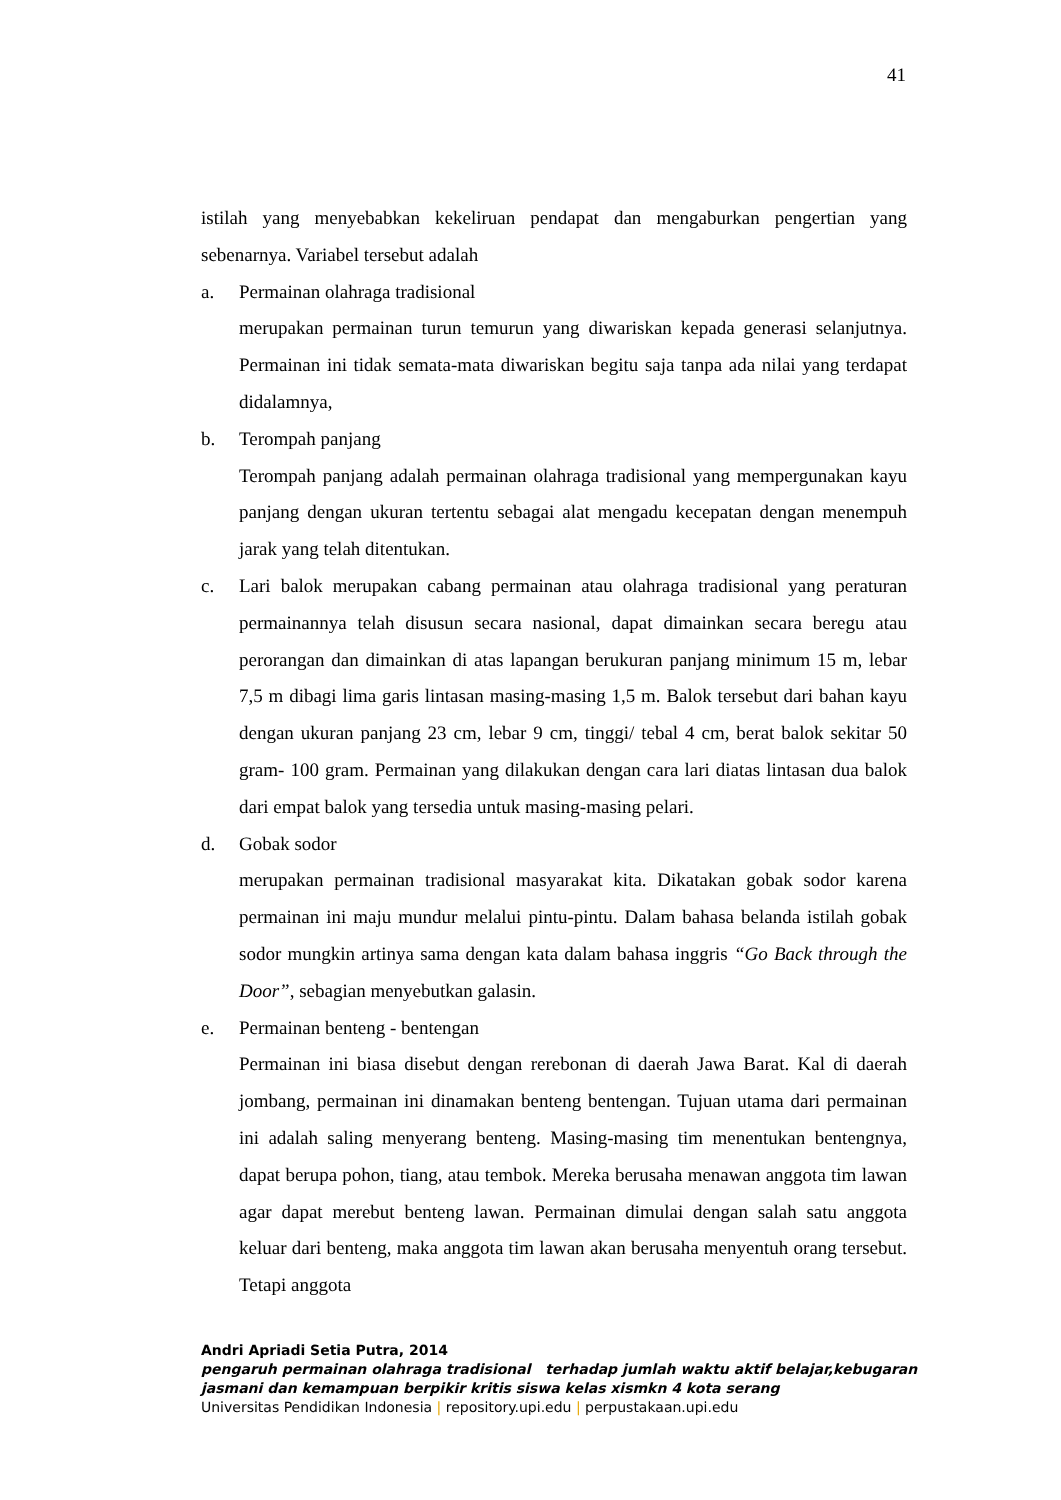41
istilah yang menyebabkan kekeliruan pendapat dan mengaburkan pengertian yang sebenarnya. Variabel tersebut adalah
a. Permainan olahraga tradisional
merupakan permainan turun temurun yang diwariskan kepada generasi selanjutnya. Permainan ini tidak semata-mata diwariskan begitu saja tanpa ada nilai yang terdapat didalamnya,
b. Terompah panjang
Terompah panjang adalah permainan olahraga tradisional yang mempergunakan kayu panjang dengan ukuran tertentu sebagai alat mengadu kecepatan dengan menempuh jarak yang telah ditentukan.
c. Lari balok merupakan cabang permainan atau olahraga tradisional yang peraturan permainannya telah disusun secara nasional, dapat dimainkan secara beregu atau perorangan dan dimainkan di atas lapangan berukuran panjang minimum 15 m, lebar 7,5 m dibagi lima garis lintasan masing-masing 1,5 m. Balok tersebut dari bahan kayu dengan ukuran panjang 23 cm, lebar 9 cm, tinggi/ tebal 4 cm, berat balok sekitar 50 gram- 100 gram. Permainan yang dilakukan dengan cara lari diatas lintasan dua balok dari empat balok yang tersedia untuk masing-masing pelari.
d. Gobak sodor
merupakan permainan tradisional masyarakat kita. Dikatakan gobak sodor karena permainan ini maju mundur melalui pintu-pintu. Dalam bahasa belanda istilah gobak sodor mungkin artinya sama dengan kata dalam bahasa inggris “Go Back through the Door”, sebagian menyebutkan galasin.
e. Permainan benteng - bentengan
Permainan ini biasa disebut dengan rerebonan di daerah Jawa Barat. Kal di daerah jombang, permainan ini dinamakan benteng bentengan. Tujuan utama dari permainan ini adalah saling menyerang benteng. Masing-masing tim menentukan bentengnya, dapat berupa pohon, tiang, atau tembok. Mereka berusaha menawan anggota tim lawan agar dapat merebut benteng lawan. Permainan dimulai dengan salah satu anggota keluar dari benteng, maka anggota tim lawan akan berusaha menyentuh orang tersebut. Tetapi anggota
Andri Apriadi Setia Putra, 2014
pengaruh permainan olahraga tradisional terhadap jumlah waktu aktif belajar,kebugaran jasmani dan kemampuan berpikir kritis siswa kelas xismkn 4 kota serang
Universitas Pendidikan Indonesia | repository.upi.edu | perpustakaan.upi.edu